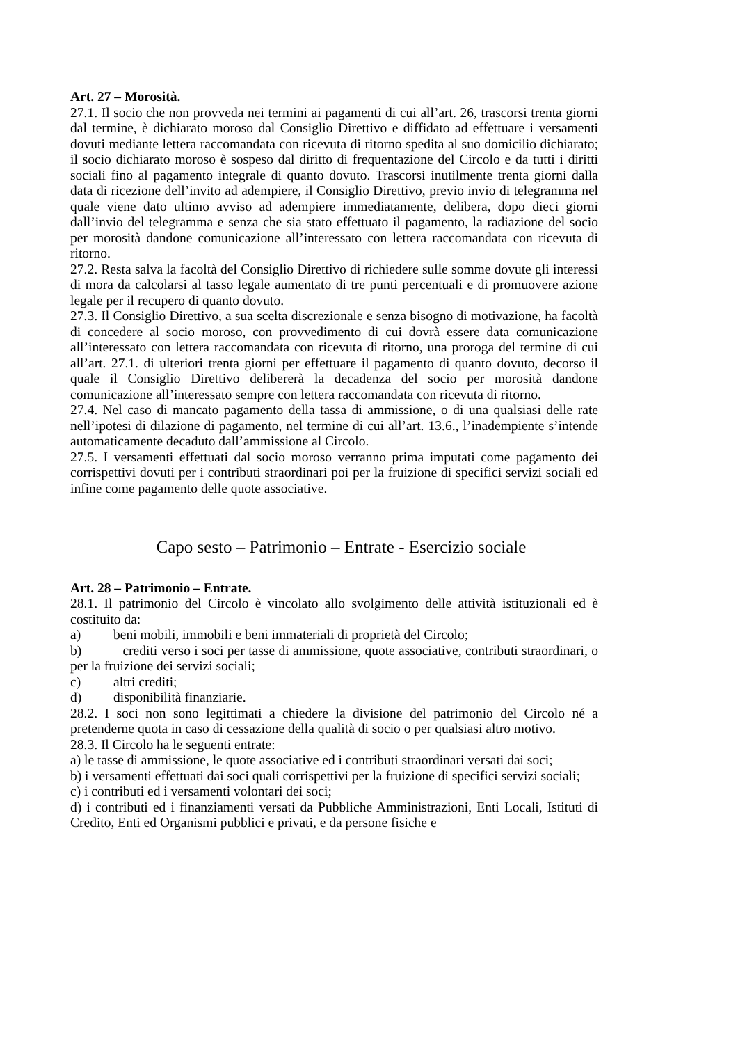Art. 27 – Morosità.
27.1. Il socio che non provveda nei termini ai pagamenti di cui all’art. 26, trascorsi trenta giorni dal termine, è dichiarato moroso dal Consiglio Direttivo e diffidato ad effettuare i versamenti dovuti mediante lettera raccomandata con ricevuta di ritorno spedita al suo domicilio dichiarato; il socio dichiarato moroso è sospeso dal diritto di frequentazione del Circolo e da tutti i diritti sociali fino al pagamento integrale di quanto dovuto. Trascorsi inutilmente trenta giorni dalla data di ricezione dell’invito ad adempiere, il Consiglio Direttivo, previo invio di telegramma nel quale viene dato ultimo avviso ad adempiere immediatamente, delibera, dopo dieci giorni dall’invio del telegramma e senza che sia stato effettuato il pagamento, la radiazione del socio per morosità dandone comunicazione all’interessato con lettera raccomandata con ricevuta di ritorno.
27.2. Resta salva la facoltà del Consiglio Direttivo di richiedere sulle somme dovute gli interessi di mora da calcolarsi al tasso legale aumentato di tre punti percentuali e di promuovere azione legale per il recupero di quanto dovuto.
27.3. Il Consiglio Direttivo, a sua scelta discrezionale e senza bisogno di motivazione, ha facoltà di concedere al socio moroso, con provvedimento di cui dovrà essere data comunicazione all’interessato con lettera raccomandata con ricevuta di ritorno, una proroga del termine di cui all’art. 27.1. di ulteriori trenta giorni per effettuare il pagamento di quanto dovuto, decorso il quale il Consiglio Direttivo delibererà la decadenza del socio per morosità dandone comunicazione all’interessato sempre con lettera raccomandata con ricevuta di ritorno.
27.4. Nel caso di mancato pagamento della tassa di ammissione, o di una qualsiasi delle rate nell’ipotesi di dilazione di pagamento, nel termine di cui all’art. 13.6., l’inadempiente s’intende automaticamente decaduto dall’ammissione al Circolo.
27.5. I versamenti effettuati dal socio moroso verranno prima imputati come pagamento dei corrispettivi dovuti per i contributi straordinari poi per la fruizione di specifici servizi sociali ed infine come pagamento delle quote associative.
Capo sesto – Patrimonio – Entrate - Esercizio sociale
Art. 28 – Patrimonio – Entrate.
28.1. Il patrimonio del Circolo è vincolato allo svolgimento delle attività istituzionali ed è costituito da:
a) beni mobili, immobili e beni immateriali di proprietà del Circolo;
b) crediti verso i soci per tasse di ammissione, quote associative, contributi straordinari, o per la fruizione dei servizi sociali;
c) altri crediti;
d) disponibilità finanziarie.
28.2. I soci non sono legittimati a chiedere la divisione del patrimonio del Circolo né a pretenderne quota in caso di cessazione della qualità di socio o per qualsiasi altro motivo.
28.3. Il Circolo ha le seguenti entrate:
a) le tasse di ammissione, le quote associative ed i contributi straordinari versati dai soci;
b) i versamenti effettuati dai soci quali corrispettivi per la fruizione di specifici servizi sociali;
c) i contributi ed i versamenti volontari dei soci;
d) i contributi ed i finanziamenti versati da Pubbliche Amministrazioni, Enti Locali, Istituti di Credito, Enti ed Organismi pubblici e privati, e da persone fisiche e